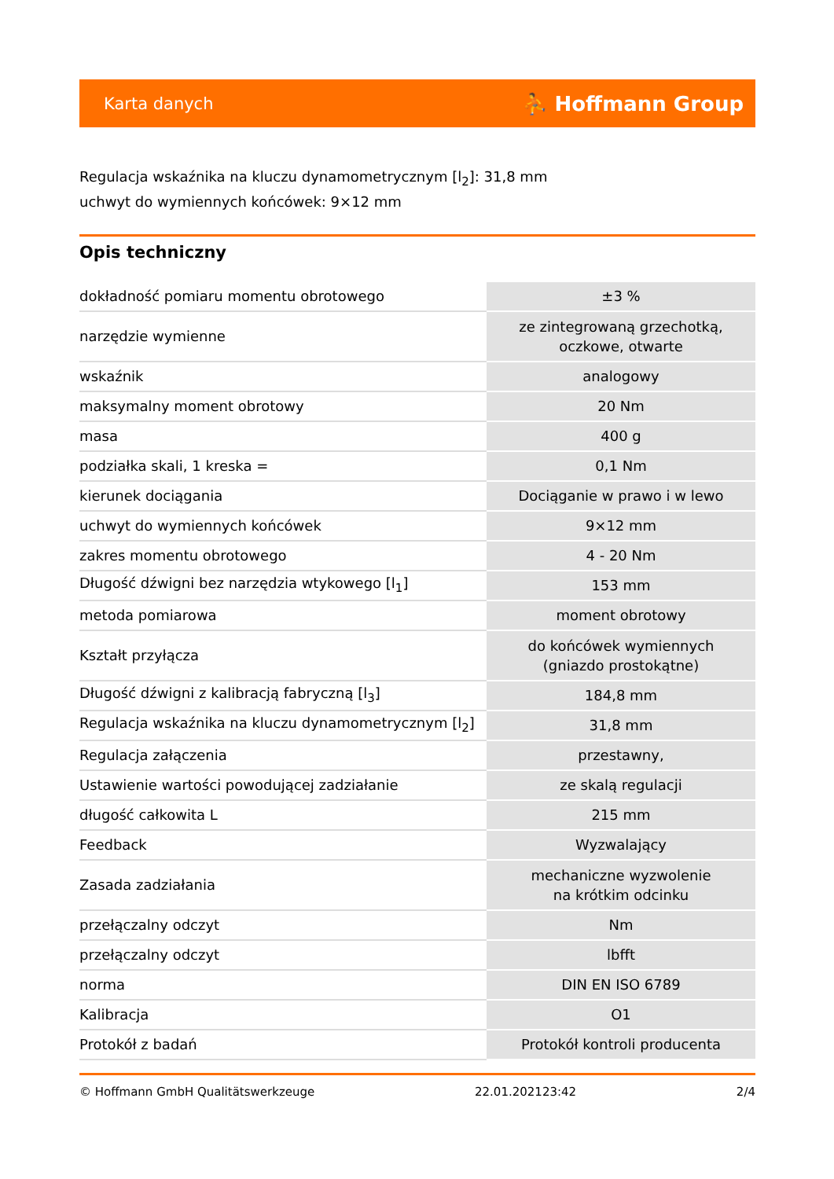Karta danych ⛹ Hoffmann Group
Regulacja wskaźnika na kluczu dynamometrycznym [l<sub>2</sub>]: 31,8 mm
uchwyt do wymiennych końcówek: 9×12 mm
Opis techniczny
| dokładność pomiaru momentu obrotowego | ±3 % |
| narzędzie wymienne | ze zintegrowaną grzechotką, oczkowe, otwarte |
| wskaźnik | analogowy |
| maksymalny moment obrotowy | 20 Nm |
| masa | 400 g |
| podziałka skali, 1 kreska = | 0,1 Nm |
| kierunek dociągania | Dociąganie w prawo i w lewo |
| uchwyt do wymiennych końcówek | 9×12 mm |
| zakres momentu obrotowego | 4 - 20 Nm |
| Długość dźwigni bez narzędzia wtykowego [l<sub>1</sub>] | 153 mm |
| metoda pomiarowa | moment obrotowy |
| Kształt przyłącza | do końcówek wymiennych (gniazdo prostokątne) |
| Długość dźwigni z kalibracją fabryczną [l<sub>3</sub>] | 184,8 mm |
| Regulacja wskaźnika na kluczu dynamometrycznym [l<sub>2</sub>] | 31,8 mm |
| Regulacja załączenia | przestawny, |
| Ustawienie wartości powodującej zadziałanie | ze skalą regulacji |
| długość całkowita L | 215 mm |
| Feedback | Wyzwalający |
| Zasada zadziałania | mechaniczne wyzwolenie na krótkim odcinku |
| przełączalny odczyt | Nm |
| przełączalny odczyt | lbfft |
| norma | DIN EN ISO 6789 |
| Kalibracja | O1 |
| Protokół z badań | Protokół kontroli producenta |
© Hoffmann GmbH Qualitätswerkzeuge 22.01.202123:42 2/4